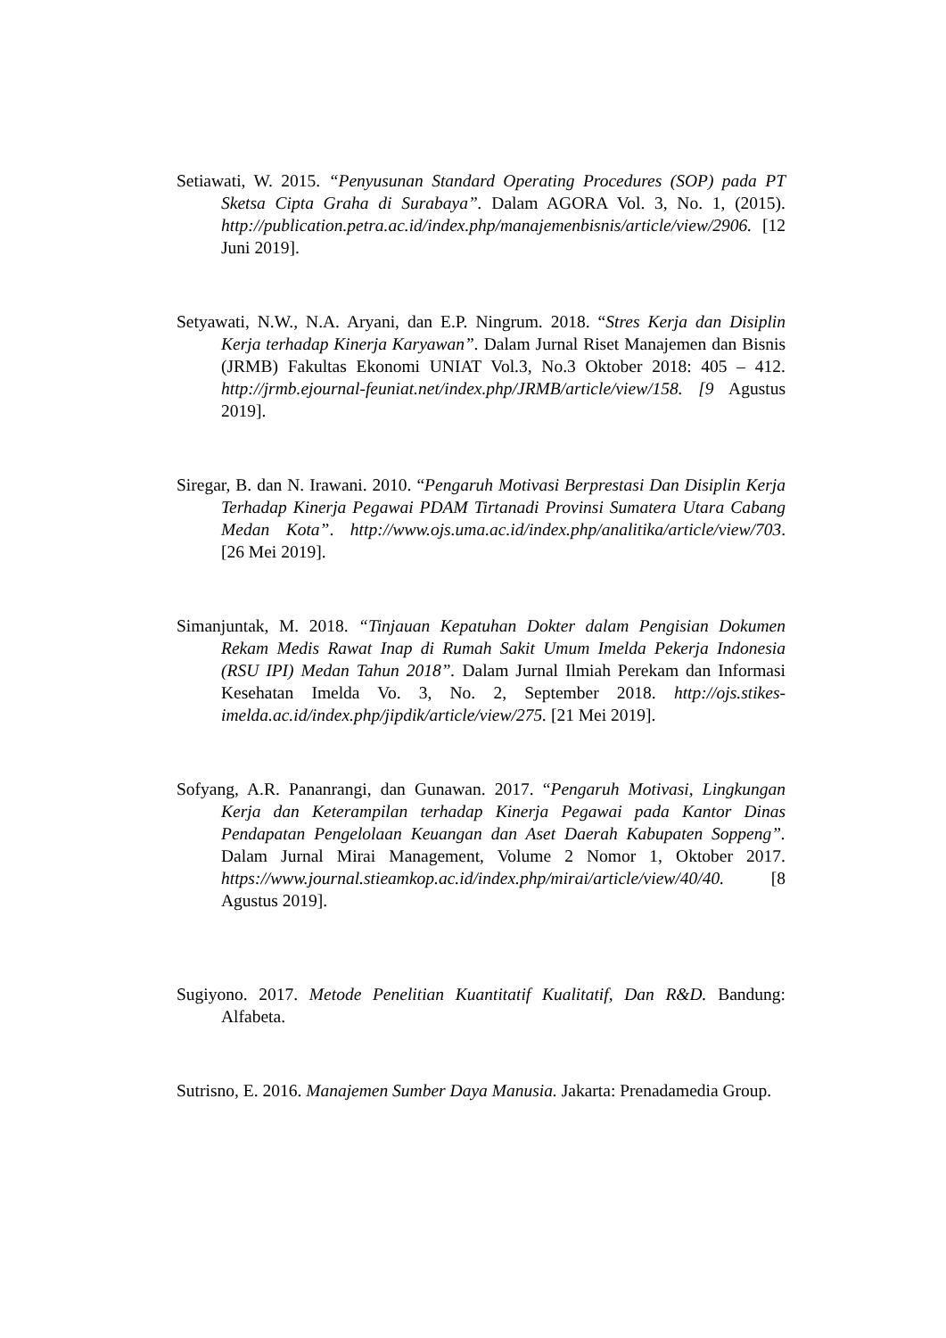Setiawati, W. 2015. “Penyusunan Standard Operating Procedures (SOP) pada PT Sketsa Cipta Graha di Surabaya”. Dalam AGORA Vol. 3, No. 1, (2015). http://publication.petra.ac.id/index.php/manajemenbisnis/article/view/2906. [12 Juni 2019].
Setyawati, N.W., N.A. Aryani, dan E.P. Ningrum. 2018. “Stres Kerja dan Disiplin Kerja terhadap Kinerja Karyawan”. Dalam Jurnal Riset Manajemen dan Bisnis (JRMB) Fakultas Ekonomi UNIAT Vol.3, No.3 Oktober 2018: 405 – 412. http://jrmb.ejournal-feuniat.net/index.php/JRMB/article/view/158. [9 Agustus 2019].
Siregar, B. dan N. Irawani. 2010. “Pengaruh Motivasi Berprestasi Dan Disiplin Kerja Terhadap Kinerja Pegawai PDAM Tirtanadi Provinsi Sumatera Utara Cabang Medan Kota”. http://www.ojs.uma.ac.id/index.php/analitika/article/view/703. [26 Mei 2019].
Simanjuntak, M. 2018. “Tinjauan Kepatuhan Dokter dalam Pengisian Dokumen Rekam Medis Rawat Inap di Rumah Sakit Umum Imelda Pekerja Indonesia (RSU IPI) Medan Tahun 2018”. Dalam Jurnal Ilmiah Perekam dan Informasi Kesehatan Imelda Vo. 3, No. 2, September 2018. http://ojs.stikes-imelda.ac.id/index.php/jipdik/article/view/275. [21 Mei 2019].
Sofyang, A.R. Pananrangi, dan Gunawan. 2017. “Pengaruh Motivasi, Lingkungan Kerja dan Keterampilan terhadap Kinerja Pegawai pada Kantor Dinas Pendapatan Pengelolaan Keuangan dan Aset Daerah Kabupaten Soppeng”. Dalam Jurnal Mirai Management, Volume 2 Nomor 1, Oktober 2017. https://www.journal.stieamkop.ac.id/index.php/mirai/article/view/40/40. [8 Agustus 2019].
Sugiyono. 2017. Metode Penelitian Kuantitatif Kualitatif, Dan R&D. Bandung: Alfabeta.
Sutrisno, E. 2016. Manajemen Sumber Daya Manusia. Jakarta: Prenadamedia Group.